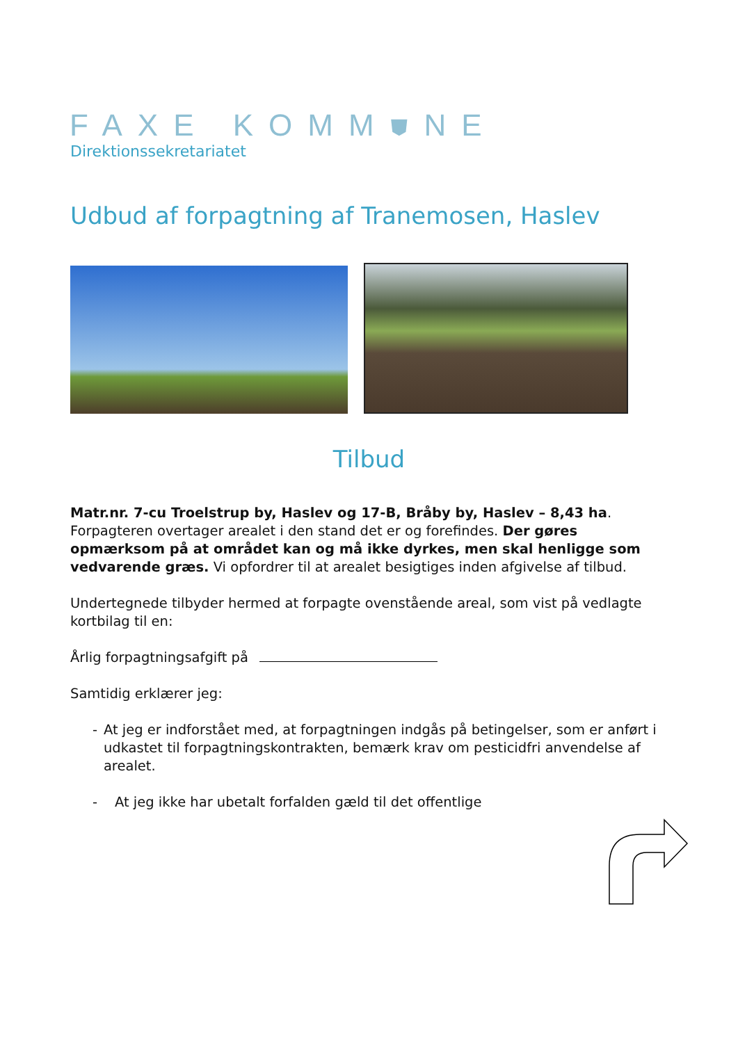FAXE KOMM⛊NE
Direktionssekretariatet
Udbud af forpagtning af Tranemosen, Haslev
Tilbud
Matr.nr. 7-cu Troelstrup by, Haslev og 17-B, Bråby by, Haslev – 8,43 ha. Forpagteren overtager arealet i den stand det er og forefindes. Der gøres opmærksom på at området kan og må ikke dyrkes, men skal henligge som vedvarende græs. Vi opfordrer til at arealet besigtiges inden afgivelse af tilbud.
Undertegnede tilbyder hermed at forpagte ovenstående areal, som vist på vedlagte kortbilag til en:
Årlig forpagtningsafgift på
Samtidig erklærer jeg:
- At jeg er indforstået med, at forpagtningen indgås på betingelser, som er anført i udkastet til forpagtningskontrakten, bemærk krav om pesticidfri anvendelse af arealet.
- At jeg ikke har ubetalt forfalden gæld til det offentlige